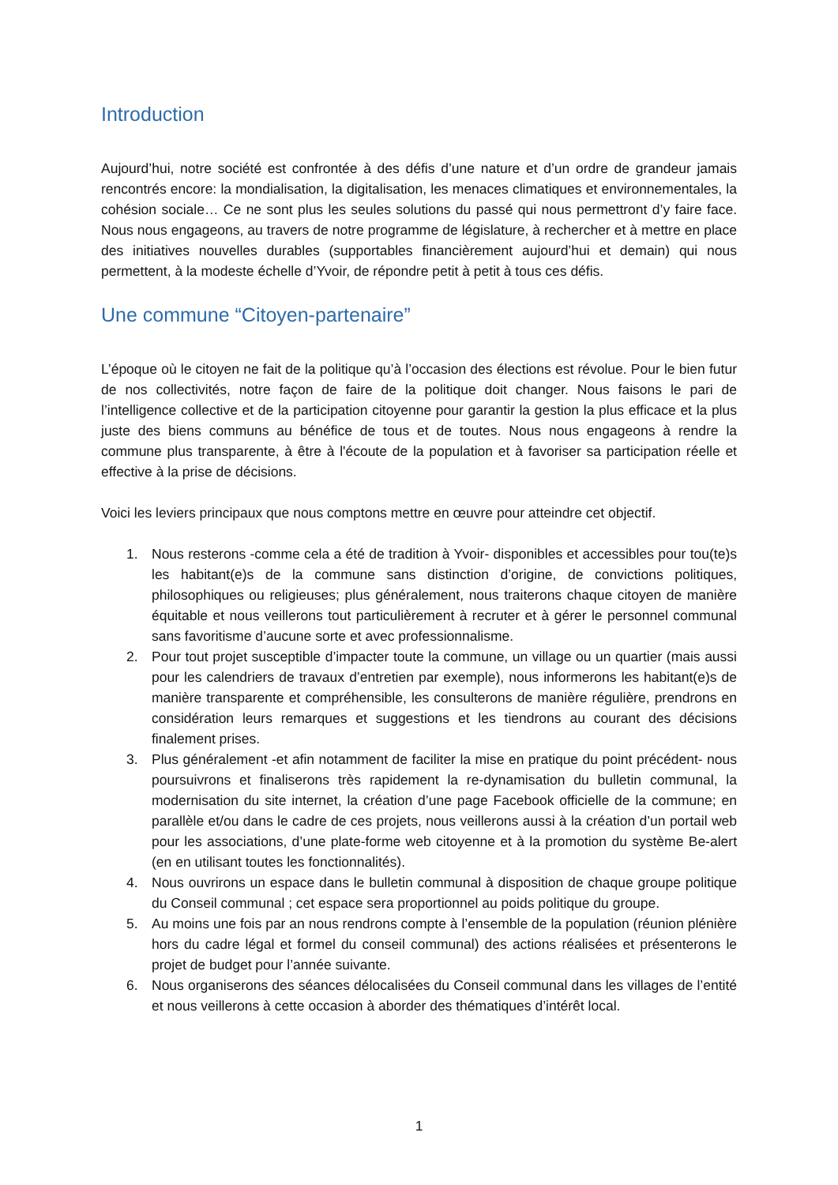Introduction
Aujourd’hui, notre société est confrontée à des défis d’une nature et d’un ordre de grandeur jamais rencontrés encore: la mondialisation, la digitalisation, les menaces climatiques et environnementales, la cohésion sociale… Ce ne sont plus les seules solutions du passé qui nous permettront d’y faire face. Nous nous engageons, au travers de notre programme de législature, à rechercher et à mettre en place des initiatives nouvelles durables (supportables financièrement aujourd’hui et demain) qui nous permettent, à la modeste échelle d’Yvoir, de répondre petit à petit à tous ces défis.
Une commune “Citoyen-partenaire”
L’époque où le citoyen ne fait de la politique qu’à l’occasion des élections est révolue. Pour le bien futur de nos collectivités, notre façon de faire de la politique doit changer. Nous faisons le pari de l’intelligence collective et de la participation citoyenne pour garantir la gestion la plus efficace et la plus juste des biens communs au bénéfice de tous et de toutes. Nous nous engageons à rendre la commune plus transparente, à être à l'écoute de la population et à favoriser sa participation réelle et effective à la prise de décisions.
Voici les leviers principaux que nous comptons mettre en œuvre pour atteindre cet objectif.
1. Nous resterons -comme cela a été de tradition à Yvoir- disponibles et accessibles pour tou(te)s les habitant(e)s de la commune sans distinction d’origine, de convictions politiques, philosophiques ou religieuses; plus généralement, nous traiterons chaque citoyen de manière équitable et nous veillerons tout particulièrement à recruter et à gérer le personnel communal sans favoritisme d’aucune sorte et avec professionnalisme.
2. Pour tout projet susceptible d’impacter toute la commune, un village ou un quartier (mais aussi pour les calendriers de travaux d’entretien par exemple), nous informerons les habitant(e)s de manière transparente et compréhensible, les consulterons de manière régulière, prendrons en considération leurs remarques et suggestions et les tiendrons au courant des décisions finalement prises.
3. Plus généralement -et afin notamment de faciliter la mise en pratique du point précédent- nous poursuivrons et finaliserons très rapidement la re-dynamisation du bulletin communal, la modernisation du site internet, la création d’une page Facebook officielle de la commune; en parallèle et/ou dans le cadre de ces projets, nous veillerons aussi à la création d’un portail web pour les associations, d’une plate-forme web citoyenne et à la promotion du système Be-alert (en en utilisant toutes les fonctionnalités).
4. Nous ouvrirons un espace dans le bulletin communal à disposition de chaque groupe politique du Conseil communal ; cet espace sera proportionnel au poids politique du groupe.
5. Au moins une fois par an nous rendrons compte à l’ensemble de la population (réunion plénière hors du cadre légal et formel du conseil communal) des actions réalisées et présenterons le projet de budget pour l’année suivante.
6. Nous organiserons des séances délocalisées du Conseil communal dans les villages de l’entité et nous veillerons à cette occasion à aborder des thématiques d’intérêt local.
1